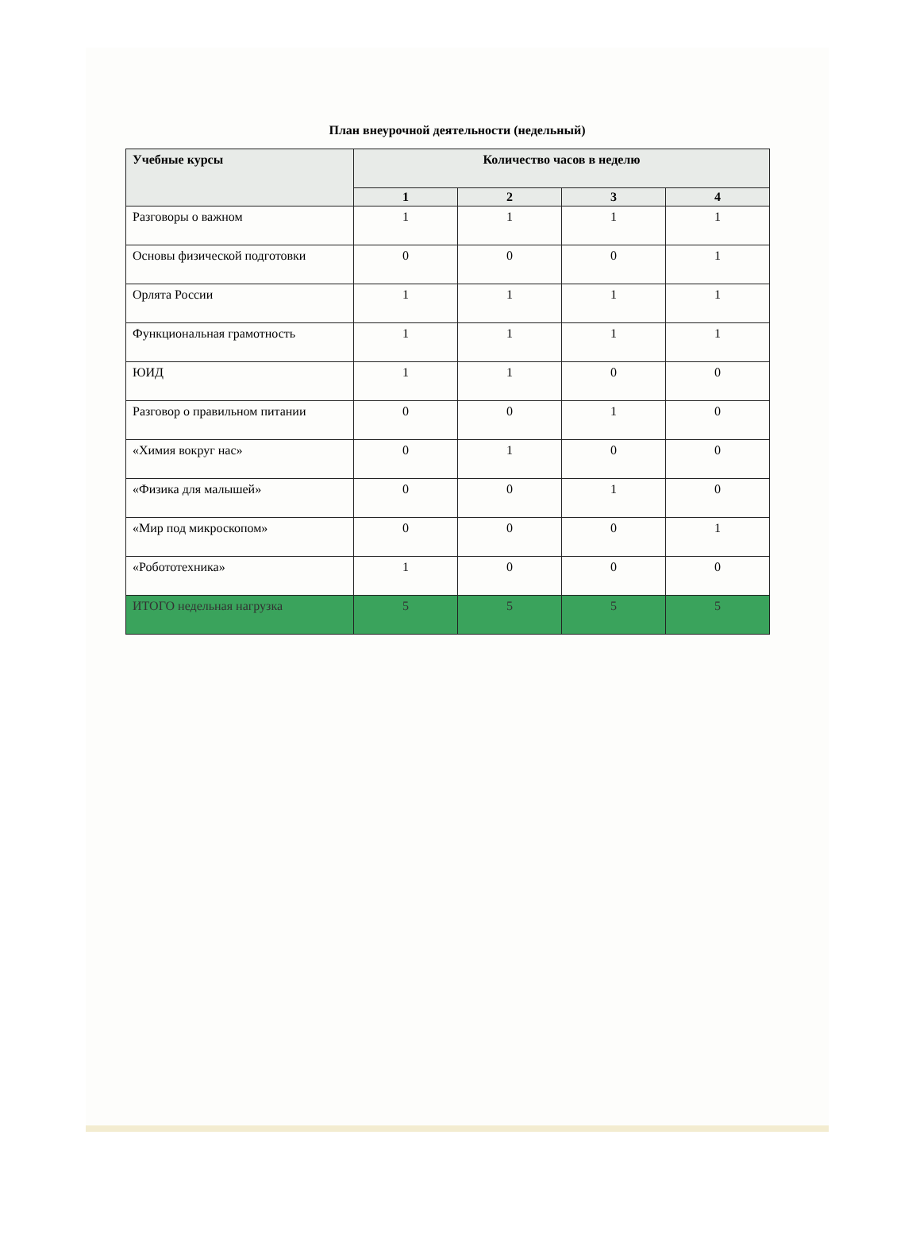План внеурочной деятельности (недельный)
| Учебные курсы | Количество часов в неделю | | | |
| --- | --- | --- | --- | --- |
| | 1 | 2 | 3 | 4 |
| Разговоры о важном | 1 | 1 | 1 | 1 |
| Основы физической подготовки | 0 | 0 | 0 | 1 |
| Орлята России | 1 | 1 | 1 | 1 |
| Функциональная грамотность | 1 | 1 | 1 | 1 |
| ЮИД | 1 | 1 | 0 | 0 |
| Разговор о правильном питании | 0 | 0 | 1 | 0 |
| «Химия вокруг нас» | 0 | 1 | 0 | 0 |
| «Физика для малышей» | 0 | 0 | 1 | 0 |
| «Мир под микроскопом» | 0 | 0 | 0 | 1 |
| «Робототехника» | 1 | 0 | 0 | 0 |
| ИТОГО недельная нагрузка | 5 | 5 | 5 | 5 |